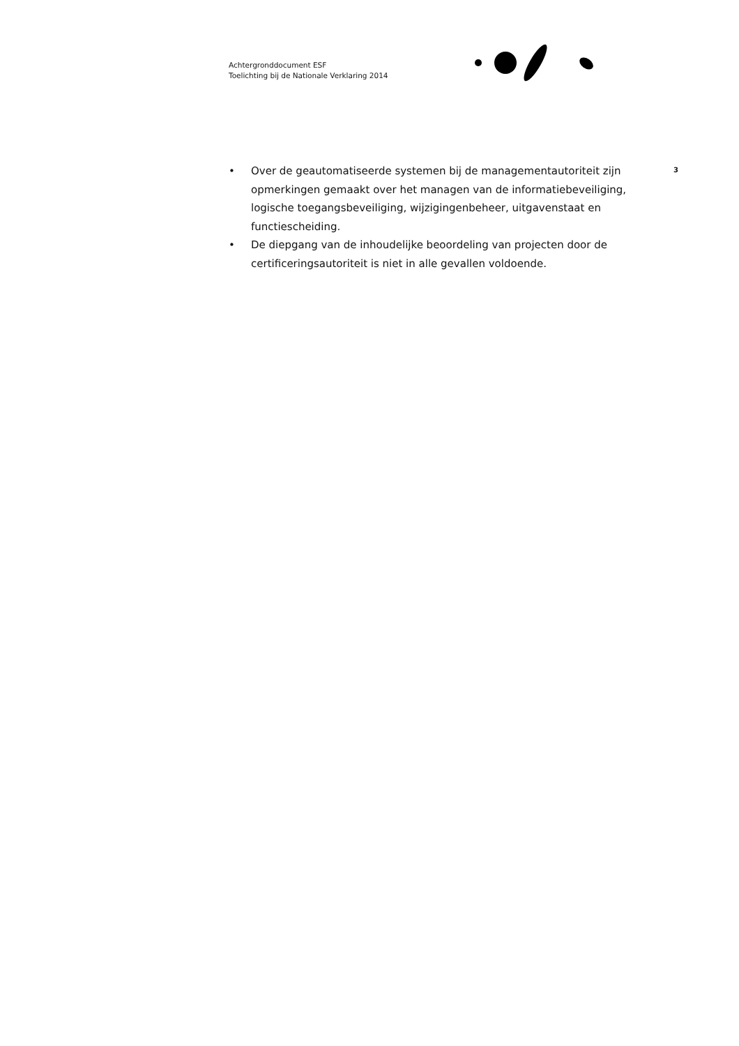Achtergronddocument ESF
Toelichting bij de Nationale Verklaring 2014
• Over de geautomatiseerde systemen bij de managementautoriteit zijn opmerkingen gemaakt over het managen van de informatiebeveiliging, logische toegangsbeveiliging, wijzigingenbeheer, uitgavenstaat en functiescheiding.
• De diepgang van de inhoudelijke beoordeling van projecten door de certificeringsautoriteit is niet in alle gevallen voldoende.
3